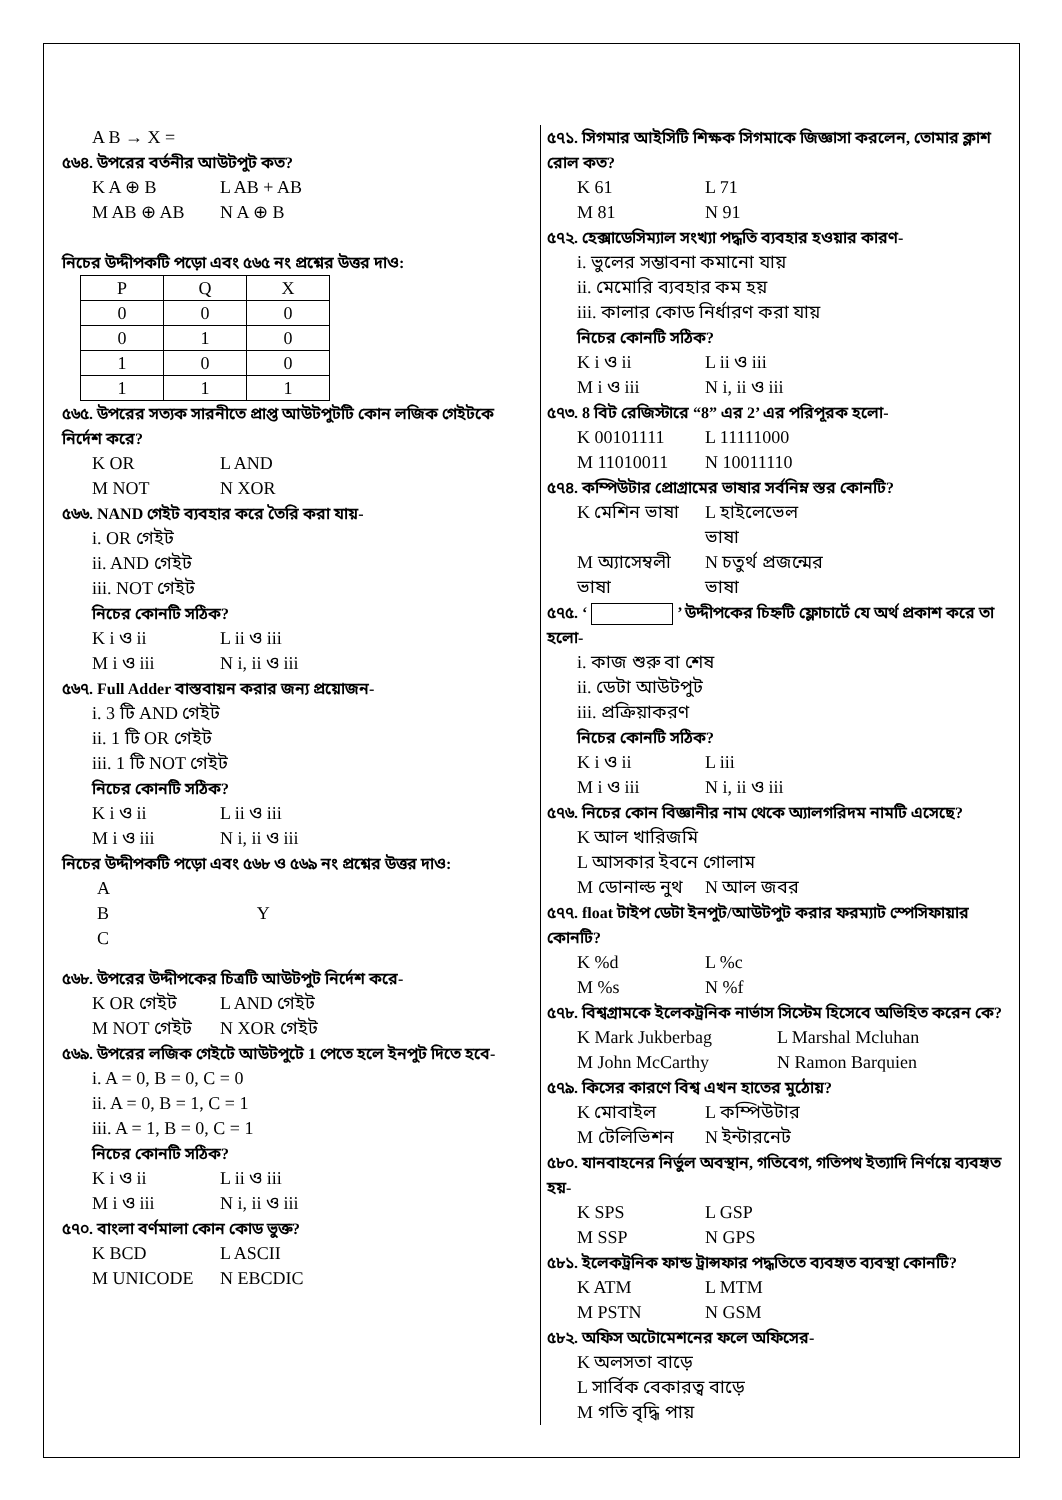A B → X =
৫৬৪. উপরের বর্তনীর আউটপুট কত?
K A ⊕ B L AB + AB
M AB ⊕ AB N A ⊕ B
নিচের উদ্দীপকটি পড়ো এবং ৫৬৫ নং প্রশ্নের উত্তর দাও:
| P | Q | X |
| --- | --- | --- |
| 0 | 0 | 0 |
| 0 | 1 | 0 |
| 1 | 0 | 0 |
| 1 | 1 | 1 |
৫৬৫. উপরের সত্যক সারনীতে প্রাপ্ত আউটপুটটি কোন লজিক গেইটকে নির্দেশ করে?
K OR L AND
M NOT N XOR
৫৬৬. NAND গেইট ব্যবহার করে তৈরি করা যায়-
i. OR গেইট
ii. AND গেইট
iii. NOT গেইট
নিচের কোনটি সঠিক?
K i ও ii L ii ও iii
M i ও iii N i, ii ও iii
৫৬৭. Full Adder বাস্তবায়ন করার জন্য প্রয়োজন-
i. 3 টি AND গেইট
ii. 1 টি OR গেইট
iii. 1 টি NOT গেইট
নিচের কোনটি সঠিক?
K i ও ii L ii ও iii
M i ও iii N i, ii ও iii
নিচের উদ্দীপকটি পড়ো এবং ৫৬৮ ও ৫৬৯ নং প্রশ্নের উত্তর দাও:
A
B Y
C
৫৬৮. উপরের উদ্দীপকের চিত্রটি আউটপুট নির্দেশ করে-
K OR গেইট L AND গেইট
M NOT গেইট N XOR গেইট
৫৬৯. উপরের লজিক গেইটে আউটপুটে 1 পেতে হলে ইনপুট দিতে হবে-
i. A = 0, B = 0, C = 0
ii. A = 0, B = 1, C = 1
iii. A = 1, B = 0, C = 1
নিচের কোনটি সঠিক?
K i ও ii L ii ও iii
M i ও iii N i, ii ও iii
৫৭০. বাংলা বর্ণমালা কোন কোড ভুক্ত?
K BCD L ASCII
M UNICODE N EBCDIC
৫৭১. সিগমার আইসিটি শিক্ষক সিগমাকে জিজ্ঞাসা করলেন, তোমার ক্লাশ রোল কত?
K 61 L 71
M 81 N 91
৫৭২. হেক্সাডেসিম্যাল সংখ্যা পদ্ধতি ব্যবহার হওয়ার কারণ-
i. ভুলের সম্ভাবনা কমানো যায়
ii. মেমোরি ব্যবহার কম হয়
iii. কালার কোড নির্ধারণ করা যায়
নিচের কোনটি সঠিক?
K i ও ii L ii ও iii
M i ও iii N i, ii ও iii
৫৭৩. 8 বিট রেজিস্টারে “8” এর 2’ এর পরিপূরক হলো-
K 00101111 L 11111000
M 11010011 N 10011110
৫৭৪. কম্পিউটার প্রোগ্রামের ভাষার সর্বনিম্ন স্তর কোনটি?
K মেশিন ভাষা L হাইলেভেল ভাষা
M অ্যাসেম্বলী ভাষা N চতুর্থ প্রজন্মের ভাষা
৫৭৫. ‘ ’ উদ্দীপকের চিহ্নটি ফ্লোচার্টে যে অর্থ প্রকাশ করে তা হলো-
i. কাজ শুরু বা শেষ
ii. ডেটা আউটপুট
iii. প্রক্রিয়াকরণ
নিচের কোনটি সঠিক?
K i ও ii L iii
M i ও iii N i, ii ও iii
৫৭৬. নিচের কোন বিজ্ঞানীর নাম থেকে অ্যালগরিদম নামটি এসেছে?
K আল খারিজমি
L আসকার ইবনে গোলাম
M ডোনাল্ড নুথ N আল জবর
৫৭৭. float টাইপ ডেটা ইনপুট/আউটপুট করার ফরম্যাট স্পেসিফায়ার কোনটি?
K %d L %c
M %s N %f
৫৭৮. বিশ্বগ্রামকে ইলেকট্রনিক নার্ভাস সিস্টেম হিসেবে অভিহিত করেন কে?
K Mark Jukberbag L Marshal Mcluhan
M John McCarthy N Ramon Barquien
৫৭৯. কিসের কারণে বিশ্ব এখন হাতের মুঠোয়?
K মোবাইল L কম্পিউটার
M টেলিভিশন N ইন্টারনেট
৫৮০. যানবাহনের নির্ভুল অবস্থান, গতিবেগ, গতিপথ ইত্যাদি নির্ণয়ে ব্যবহৃত হয়-
K SPS L GSP
M SSP N GPS
৫৮১. ইলেকট্রনিক ফান্ড ট্রান্সফার পদ্ধতিতে ব্যবহৃত ব্যবস্থা কোনটি?
K ATM L MTM
M PSTN N GSM
৫৮২. অফিস অটোমেশনের ফলে অফিসের-
K অলসতা বাড়ে
L সার্বিক বেকারত্ব বাড়ে
M গতি বৃদ্ধি পায়